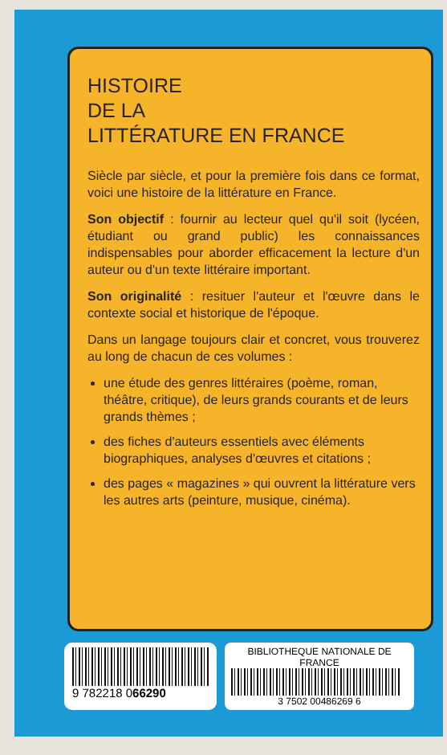HISTOIRE
DE LA
LITTÉRATURE EN FRANCE
Siècle par siècle, et pour la première fois dans ce format, voici une histoire de la littérature en France.
Son objectif : fournir au lecteur quel qu'il soit (lycéen, étudiant ou grand public) les connaissances indispensables pour aborder efficacement la lecture d'un auteur ou d'un texte littéraire important.
Son originalité : resituer l'auteur et l'œuvre dans le contexte social et historique de l'époque.
Dans un langage toujours clair et concret, vous trouverez au long de chacun de ces volumes :
une étude des genres littéraires (poème, roman, théâtre, critique), de leurs grands courants et de leurs grands thèmes ;
des fiches d'auteurs essentiels avec éléments biographiques, analyses d'œuvres et citations ;
des pages « magazines » qui ouvrent la littérature vers les autres arts (peinture, musique, cinéma).
9 782218 066290
BIBLIOTHEQUE NATIONALE DE FRANCE
3 7502 00486269 6